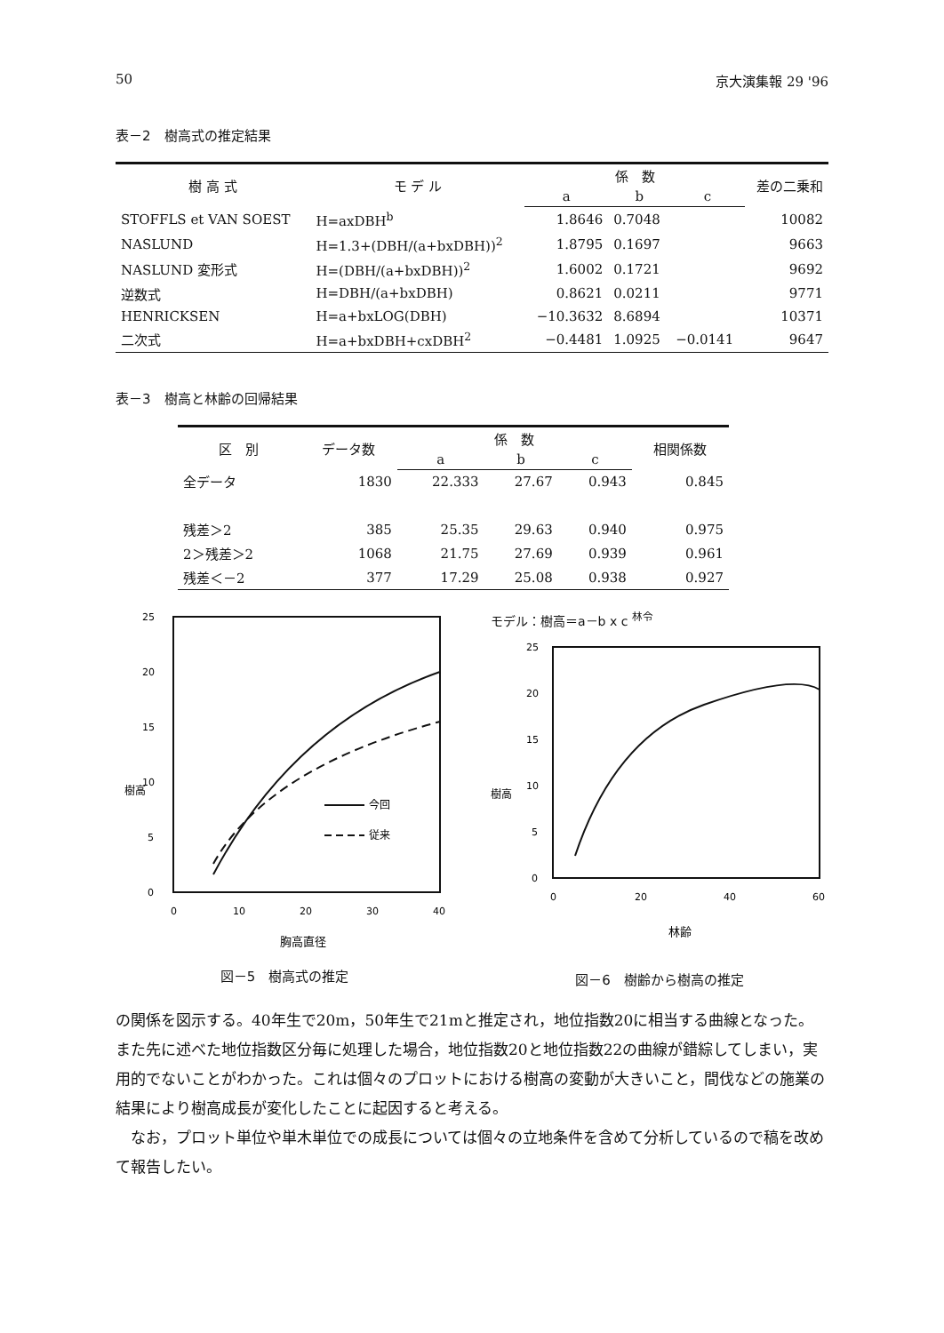50 京大演集報 29 '96
表－2　樹高式の推定結果
| 樹 高 式 | モ デ ル | 係 数 | | | 差の二乗和 |
| --- | --- | --- | --- | --- | --- |
| | | a | b | c | |
| STOFFLS et VAN SOEST | H=axDBH<sup>b</sup> | 1.8646 | 0.7048 | | 10082 |
| NASLUND | H=1.3+(DBH/(a+bxDBH))<sup>2</sup> | 1.8795 | 0.1697 | | 9663 |
| NASLUND 変形式 | H=(DBH/(a+bxDBH))<sup>2</sup> | 1.6002 | 0.1721 | | 9692 |
| 逆数式 | H=DBH/(a+bxDBH) | 0.8621 | 0.0211 | | 9771 |
| HENRICKSEN | H=a+bxLOG(DBH) | −10.3632 | 8.6894 | | 10371 |
| 二次式 | H=a+bxDBH+cxDBH<sup>2</sup> | −0.4481 | 1.0925 | −0.0141 | 9647 |
表－3　樹高と林齢の回帰結果
| 区 別 | データ数 | 係 数 | | | 相関係数 |
| --- | --- | --- | --- | --- | --- |
| | | a | b | c | |
| 全データ | 1830 | 22.333 | 27.67 | 0.943 | 0.845 |
| 残差＞2 | 385 | 25.35 | 29.63 | 0.940 | 0.975 |
| 2＞残差＞2 | 1068 | 21.75 | 27.69 | 0.939 | 0.961 |
| 残差＜－2 | 377 | 17.29 | 25.08 | 0.938 | 0.927 |
樹高
25
20
15
10
5
0
0
10
20
30
40
今回
従来
胸高直径
図－5　樹高式の推定
モデル：樹高＝a－b x c <sup>林令</sup>
樹高
25
20
15
10
5
0
0
20
40
60
林齢
図－6　樹齢から樹高の推定
の関係を図示する。40年生で20m，50年生で21mと推定され，地位指数20に相当する曲線となった。また先に述べた地位指数区分毎に処理した場合，地位指数20と地位指数22の曲線が錯綜してしまい，実用的でないことがわかった。これは個々のプロットにおける樹高の変動が大きいこと，間伐などの施業の結果により樹高成長が変化したことに起因すると考える。
　なお，プロット単位や単木単位での成長については個々の立地条件を含めて分析しているので稿を改めて報告したい。